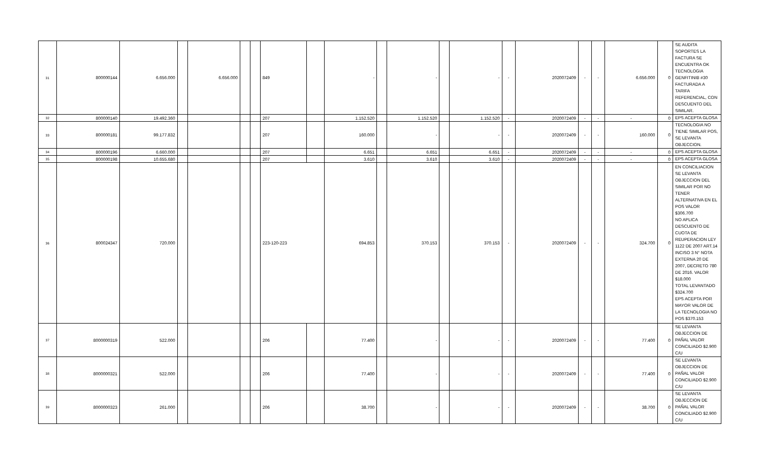| 31 | 800000144 | 6.656.000 | | 6.656.000 | | | 849 | | - | | - | | - | - | 2020072409 | - | - | 6.656.000 | 0 | SE AUDITA SOPORTES LA FACTURA SE ENCUENTRA OK TECNOLOGIA GENFITINIB #30 FACTURADA A TARIFA REFERENCIAL, CON DESCUENTO DEL SIMILAR. |
| 32 | 800000140 | 19.492.360 | | | | | 207 | | 1.152.520 | | 1.152.520 | | 1.152.520 | - | 2020072409 | - | - | - | 0 | EPS ACEPTA GLOSA |
| 33 | 800000181 | 99.177.832 | | | | | 207 | | 160.000 | | - | | - | - | 2020072409 | - | - | 160.000 | 0 | TECNOLOGIA NO TIENE SIMILAR POS, SE LEVANTA OBJECCION. |
| 34 | 800000196 | 6.660.000 | | | | | 207 | | 6.651 | | 6.651 | | 6.651 | - | 2020072409 | - | - | - | 0 | EPS ACEPTA GLOSA |
| 35 | 800000198 | 10.655.680 | | | | | 207 | | 3.610 | | 3.610 | | 3.610 | - | 2020072409 | - | - | - | 0 | EPS ACEPTA GLOSA |
| 36 | 800024347 | 720.000 | | | | | 223-120-223 | | 694.853 | | 370.153 | | 370.153 | - | 2020072409 | - | - | 324.700 | 0 | EN CONCILIACION SE LEVANTA OBJECCION DEL SIMILAR POR NO TENER ALTERNATIVA EN EL POS VALOR $306.700 NO APLICA DESCUENTO DE CUOTA DE REUPERACION LEY 1122 DE 2007 ART.14 INCISO 3 N° NOTA EXTERNA 20 DE 2007, DECRETO 780 DE 2016. VALOR $18.000 TOTAL LEVANTADO $324.700 EPS ACEPTA POR MAYOR VALOR DE LA TECNOLOGIA NO POS $370.153 |
| 37 | 8000000319 | 522.000 | | | | | 206 | | 77.400 | | - | | - | - | 2020072409 | - | - | 77.400 | 0 | SE LEVANTA OBJECCION DE PAÑAL VALOR CONCILIADO $2.900 C/U |
| 38 | 8000000321 | 522.000 | | | | | 206 | | 77.400 | | - | | - | - | 2020072409 | - | - | 77.400 | 0 | SE LEVANTA OBJECCION DE PAÑAL VALOR CONCILIADO $2.900 C/U |
| 39 | 8000000323 | 261.000 | | | | | 206 | | 38.700 | | - | | - | - | 2020072409 | - | - | 38.700 | 0 | SE LEVANTA OBJECCION DE PAÑAL VALOR CONCILIADO $2.900 C/U |